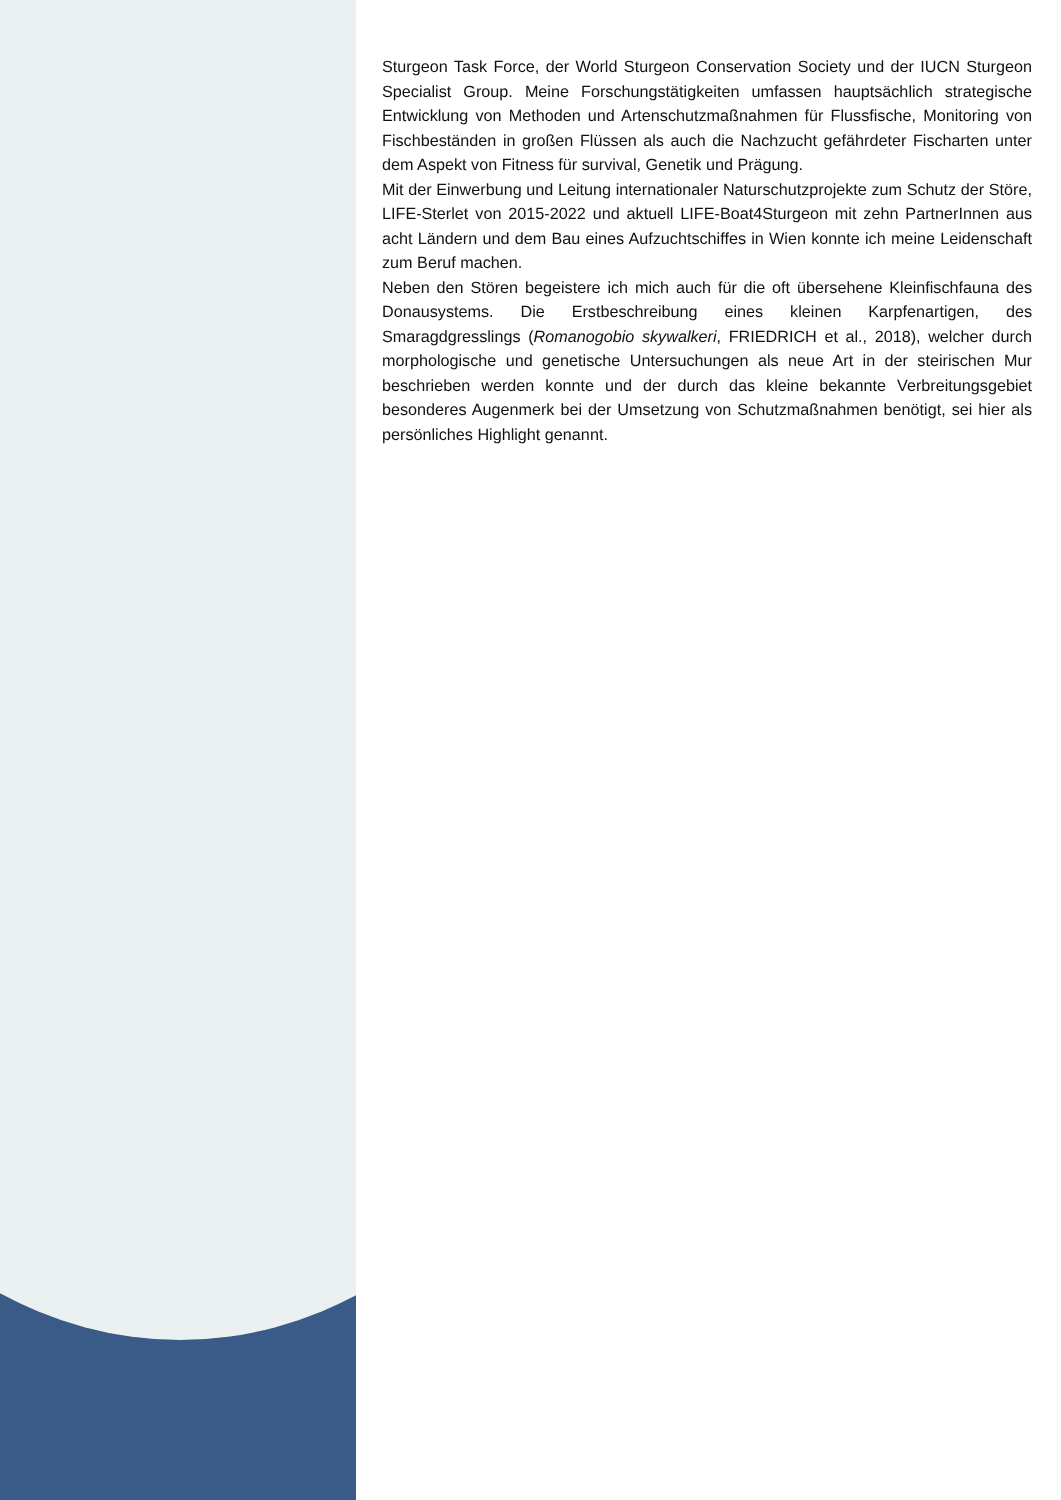Sturgeon Task Force, der World Sturgeon Conservation Society und der IUCN Sturgeon Specialist Group. Meine Forschungstätigkeiten umfassen hauptsächlich strategische Entwicklung von Methoden und Artenschutzmaßnahmen für Flussfische, Monitoring von Fischbeständen in großen Flüssen als auch die Nachzucht gefährdeter Fischarten unter dem Aspekt von Fitness für survival, Genetik und Prägung.
Mit der Einwerbung und Leitung internationaler Naturschutzprojekte zum Schutz der Störe, LIFE-Sterlet von 2015-2022 und aktuell LIFE-Boat4Sturgeon mit zehn PartnerInnen aus acht Ländern und dem Bau eines Aufzuchtschiffes in Wien konnte ich meine Leidenschaft zum Beruf machen.
Neben den Stören begeistere ich mich auch für die oft übersehene Kleinfischfauna des Donausystems. Die Erstbeschreibung eines kleinen Karpfenartigen, des Smaragdgresslings (Romanogobio skywalkeri, FRIEDRICH et al., 2018), welcher durch morphologische und genetische Untersuchungen als neue Art in der steirischen Mur beschrieben werden konnte und der durch das kleine bekannte Verbreitungsgebiet besonderes Augenmerk bei der Umsetzung von Schutzmaßnahmen benötigt, sei hier als persönliches Highlight genannt.